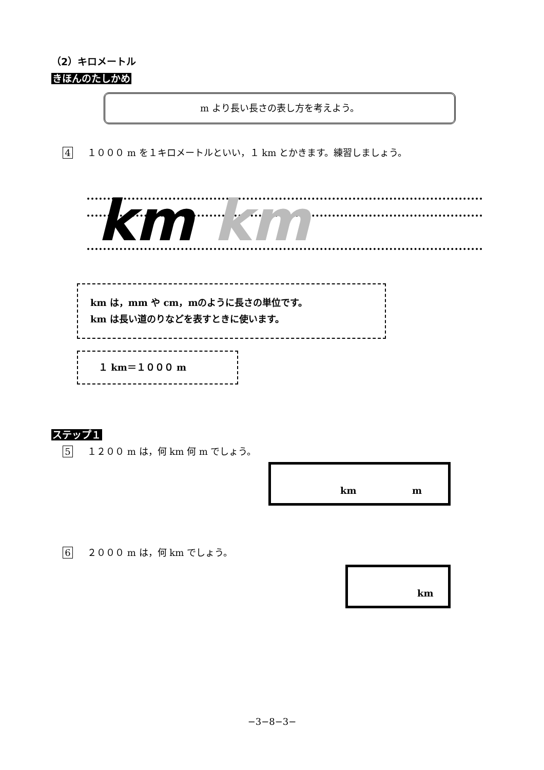（2）キロメートル
きほんのたしかめ
m より長い長さの表し方を考えよう。
4 １０００ m を１キロメートルといい，１ km とかきます。練習しましょう。
km km
km は，mm や cm，mのように長さの単位です。
km は長い道のりなどを表すときに使います。
１ km＝１０００ m
ステップ１
5 １２００ m は，何 km 何 m でしょう。
km m
6 ２０００ m は，何 km でしょう。
km
−3−8−3−